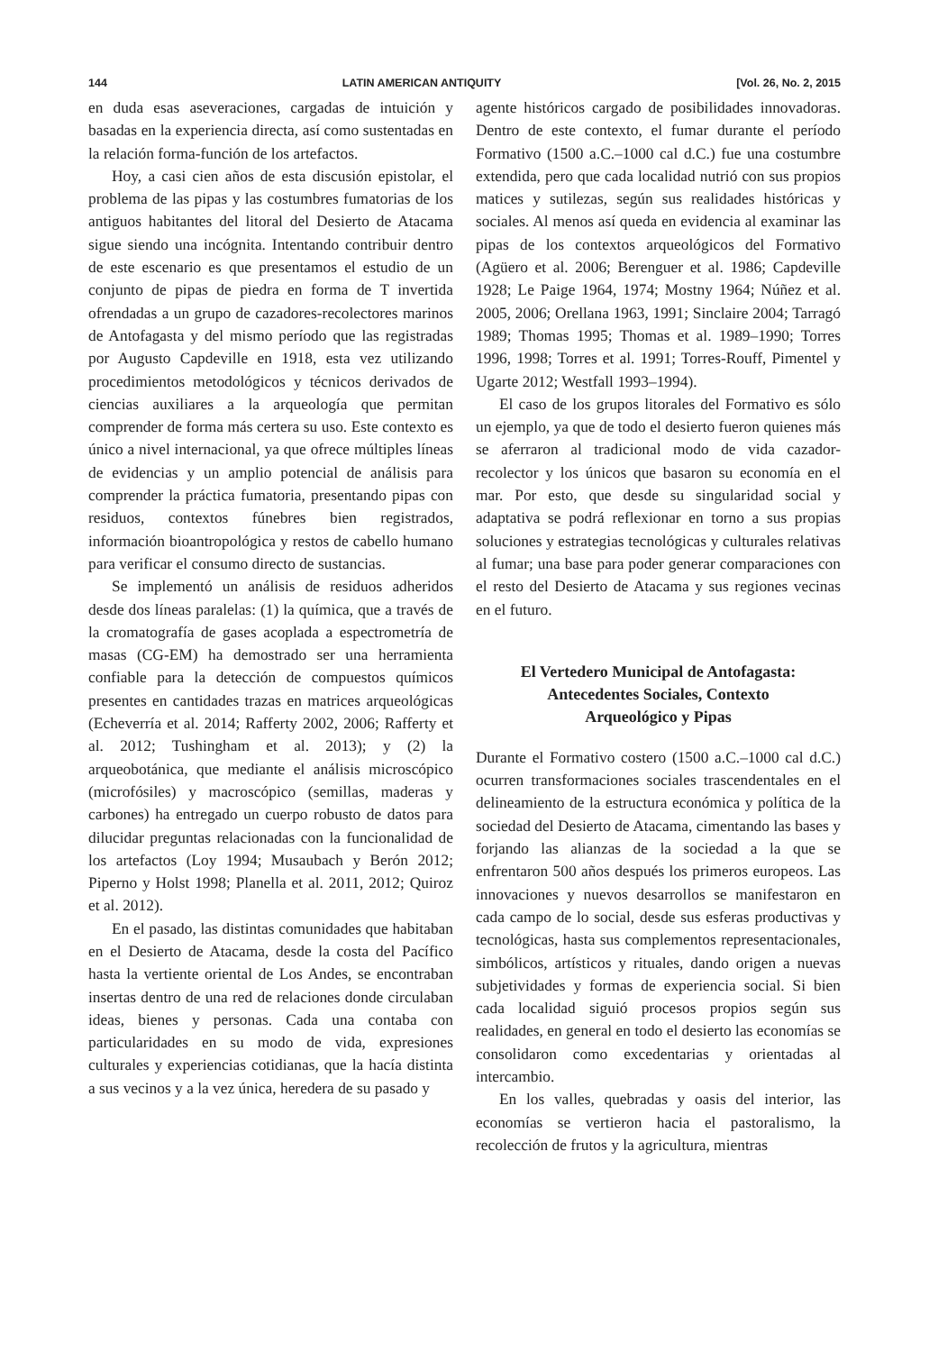144 LATIN AMERICAN ANTIQUITY [Vol. 26, No. 2, 2015
en duda esas aseveraciones, cargadas de intuición y basadas en la experiencia directa, así como sustentadas en la relación forma-función de los artefactos.
Hoy, a casi cien años de esta discusión epistolar, el problema de las pipas y las costumbres fumatorias de los antiguos habitantes del litoral del Desierto de Atacama sigue siendo una incógnita. Intentando contribuir dentro de este escenario es que presentamos el estudio de un conjunto de pipas de piedra en forma de T invertida ofrendadas a un grupo de cazadores-recolectores marinos de Antofagasta y del mismo período que las registradas por Augusto Capdeville en 1918, esta vez utilizando procedimientos metodológicos y técnicos derivados de ciencias auxiliares a la arqueología que permitan comprender de forma más certera su uso. Este contexto es único a nivel internacional, ya que ofrece múltiples líneas de evidencias y un amplio potencial de análisis para comprender la práctica fumatoria, presentando pipas con residuos, contextos fúnebres bien registrados, información bioantropológica y restos de cabello humano para verificar el consumo directo de sustancias.
Se implementó un análisis de residuos adheridos desde dos líneas paralelas: (1) la química, que a través de la cromatografía de gases acoplada a espectrometría de masas (CG-EM) ha demostrado ser una herramienta confiable para la detección de compuestos químicos presentes en cantidades trazas en matrices arqueológicas (Echeverría et al. 2014; Rafferty 2002, 2006; Rafferty et al. 2012; Tushingham et al. 2013); y (2) la arqueobotánica, que mediante el análisis microscópico (microfósiles) y macroscópico (semillas, maderas y carbones) ha entregado un cuerpo robusto de datos para dilucidar preguntas relacionadas con la funcionalidad de los artefactos (Loy 1994; Musaubach y Berón 2012; Piperno y Holst 1998; Planella et al. 2011, 2012; Quiroz et al. 2012).
En el pasado, las distintas comunidades que habitaban en el Desierto de Atacama, desde la costa del Pacífico hasta la vertiente oriental de Los Andes, se encontraban insertas dentro de una red de relaciones donde circulaban ideas, bienes y personas. Cada una contaba con particularidades en su modo de vida, expresiones culturales y experiencias cotidianas, que la hacía distinta a sus vecinos y a la vez única, heredera de su pasado y
agente históricos cargado de posibilidades innovadoras. Dentro de este contexto, el fumar durante el período Formativo (1500 a.C.–1000 cal d.C.) fue una costumbre extendida, pero que cada localidad nutrió con sus propios matices y sutilezas, según sus realidades históricas y sociales. Al menos así queda en evidencia al examinar las pipas de los contextos arqueológicos del Formativo (Agüero et al. 2006; Berenguer et al. 1986; Capdeville 1928; Le Paige 1964, 1974; Mostny 1964; Núñez et al. 2005, 2006; Orellana 1963, 1991; Sinclaire 2004; Tarragó 1989; Thomas 1995; Thomas et al. 1989–1990; Torres 1996, 1998; Torres et al. 1991; Torres-Rouff, Pimentel y Ugarte 2012; Westfall 1993–1994).
El caso de los grupos litorales del Formativo es sólo un ejemplo, ya que de todo el desierto fueron quienes más se aferraron al tradicional modo de vida cazador-recolector y los únicos que basaron su economía en el mar. Por esto, que desde su singularidad social y adaptativa se podrá reflexionar en torno a sus propias soluciones y estrategias tecnológicas y culturales relativas al fumar; una base para poder generar comparaciones con el resto del Desierto de Atacama y sus regiones vecinas en el futuro.
El Vertedero Municipal de Antofagasta:
Antecedentes Sociales, Contexto
Arqueológico y Pipas
Durante el Formativo costero (1500 a.C.–1000 cal d.C.) ocurren transformaciones sociales trascendentales en el delineamiento de la estructura económica y política de la sociedad del Desierto de Atacama, cimentando las bases y forjando las alianzas de la sociedad a la que se enfrentaron 500 años después los primeros europeos. Las innovaciones y nuevos desarrollos se manifestaron en cada campo de lo social, desde sus esferas productivas y tecnológicas, hasta sus complementos representacionales, simbólicos, artísticos y rituales, dando origen a nuevas subjetividades y formas de experiencia social. Si bien cada localidad siguió procesos propios según sus realidades, en general en todo el desierto las economías se consolidaron como excedentarias y orientadas al intercambio.
En los valles, quebradas y oasis del interior, las economías se vertieron hacia el pastoralismo, la recolección de frutos y la agricultura, mientras